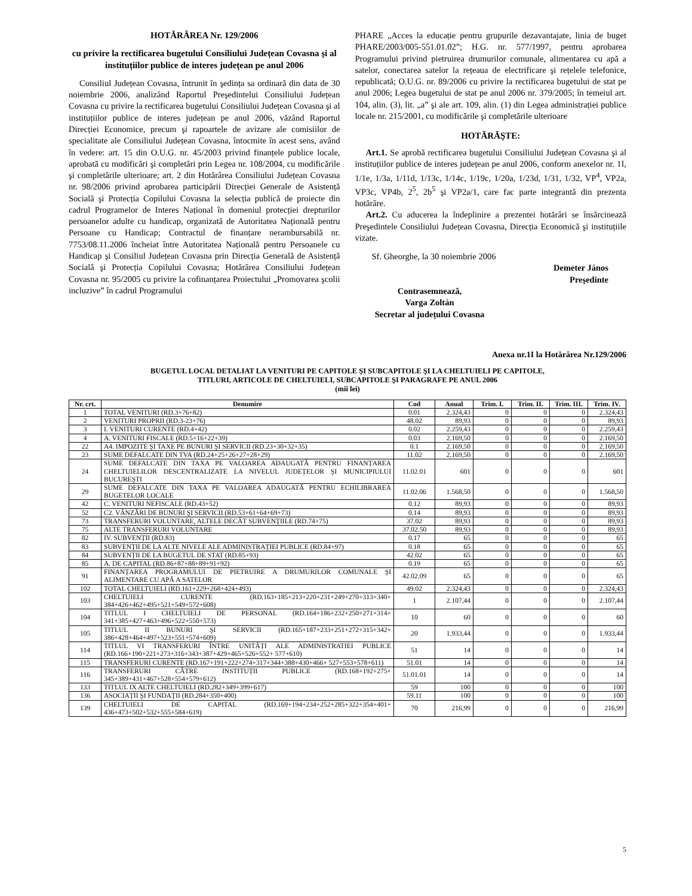HOTĂRÂREA Nr. 129/2006
cu privire la rectificarea bugetului Consiliului Județean Covasna şi al instituțiilor publice de interes județean pe anul 2006
Consiliul Județean Covasna, întrunit în şedința sa ordinară din data de 30 noiembrie 2006, analizând Raportul Preşedintelui Consiliului Județean Covasna cu privire la rectificarea bugetului Consiliului Județean Covasna şi al instituțiilor publice de interes județean pe anul 2006, văzând Raportul Direcției Economice, precum şi rapoartele de avizare ale comisiilor de specialitate ale Consiliului Județean Covasna, întocmite în acest sens, având în vedere: art. 15 din O.U.G. nr. 45/2003 privind finanțele publice locale, aprobată cu modificări şi completări prin Legea nr. 108/2004, cu modificările şi completările ulterioare; art. 2 din Hotărârea Consiliului Județean Covasna nr. 98/2006 privind aprobarea participării Direcției Generale de Asistență Socială şi Protecția Copilului Covasna la selecția publică de proiecte din cadrul Programelor de Interes Național în domeniul protecției drepturilor persoanelor adulte cu handicap, organizată de Autoritatea Națională pentru Persoane cu Handicap; Contractul de finanțare nerambursabilă nr. 7753/08.11.2006 încheiat între Autoritatea Națională pentru Persoanele cu Handicap şi Consiliul Județean Covasna prin Direcția Generală de Asistență Socială şi Protecția Copilului Covasna; Hotărârea Consiliului Județean Covasna nr. 95/2005 cu privire la cofinanțarea Proiectului „Promovarea şcolii incluzive” în cadrul Programului
PHARE „Acces la educație pentru grupurile dezavantajate, linia de buget PHARE/2003/005-551.01.02”; H.G. nr. 577/1997, pentru aprobarea Programului privind pietruirea drumurilor comunale, alimentarea cu apă a satelor, conectarea satelor la rețeaua de electrificare şi rețelele telefonice, republicată; O.U.G. nr. 89/2006 cu privire la rectificarea bugetului de stat pe anul 2006; Legea bugetului de stat pe anul 2006 nr. 379/2005; în temeiul art. 104, alin. (3), lit. „a” şi ale art. 109, alin. (1) din Legea administrației publice locale nr. 215/2001, cu modificările şi completările ulterioare
HOTĂRĂŞTE:
Art.1. Se aprobă rectificarea bugetului Consiliului Județean Covasna şi al instituțiilor publice de interes județean pe anul 2006, conform anexelor nr. 1I, 1/1e, 1/3a, 1/11d, 1/13c, 1/14c, 1/19c, 1/20a, 1/23d, 1/31, 1/32, VP<sup>4</sup>, VP2a, VP3c, VP4b, 2<sup>5</sup>, 2b<sup>5</sup> şi VP2a/1, care fac parte integrantă din prezenta hotărâre.
Art.2. Cu aducerea la îndeplinire a prezentei hotărâri se însărcinează Preşedintele Consiliului Județean Covasna, Direcția Economică şi instituțiile vizate.
Sf. Gheorghe, la 30 noiembrie 2006
Demeter János
Preşedinte
Contrasemnează,
Varga Zoltán
Secretar al județului Covasna
Anexa nr.1I la Hotărârea Nr.129/2006
BUGETUL LOCAL DETALIAT LA VENITURI PE CAPITOLE ŞI SUBCAPITOLE ŞI LA CHELTUIELI PE CAPITOLE,
TITLURI, ARTICOLE DE CHELTUIELI, SUBCAPITOLE ŞI PARAGRAFE PE ANUL 2006
(mii lei)
| Nr. crt. | Denumire | Cod | Anual | Trim. I. | Trim. II. | Trim. III. | Trim. IV. |
| --- | --- | --- | --- | --- | --- | --- | --- |
| 1 | TOTAL VENITURI (RD.3+76+82) | 0.01 | 2.324,43 | 0 | 0 | 0 | 2.324,43 |
| 2 | VENITURI PROPRII (RD.3-23+76) | 48.02 | 89,93 | 0 | 0 | 0 | 89,93 |
| 3 | I. VENITURI CURENTE (RD.4+42) | 0.02 | 2.259,43 | 0 | 0 | 0 | 2.259,43 |
| 4 | A. VENITURI FISCALE (RD.5+16+22+39) | 0.03 | 2.169,50 | 0 | 0 | 0 | 2.169,50 |
| 22 | A4. IMPOZITE ŞI TAXE PE BUNURI ŞI SERVICII (RD.23+30+32+35) | 0.1 | 2.169,50 | 0 | 0 | 0 | 2.169,50 |
| 23 | SUME DEFALCATE DIN TVA (RD.24+25+26+27+28+29) | 11.02 | 2.169,50 | 0 | 0 | 0 | 2.169,50 |
| 24 | SUME DEFALCATE DIN TAXA PE VALOAREA ADAUGATĂ PENTRU FINANȚAREA CHELTUIELILOR DESCENTRALIZATE LA NIVELUL JUDEȚELOR ŞI MUNICIPIULUI BUCUREŞTI | 11.02.01 | 601 | 0 | 0 | 0 | 601 |
| 29 | SUME DEFALCATE DIN TAXA PE VALOAREA ADAUGATĂ PENTRU ECHILIBRAREA BUGETELOR LOCALE | 11.02.06 | 1.568,50 | 0 | 0 | 0 | 1.568,50 |
| 42 | C. VENITURI NEFISCALE (RD.43+52) | 0.12 | 89,93 | 0 | 0 | 0 | 89,93 |
| 52 | C2. VÂNZĂRI DE BUNURI ŞI SERVICII (RD.53+61+64+69+73) | 0.14 | 89,93 | 0 | 0 | 0 | 89,93 |
| 73 | TRANSFERURI VOLUNTARE, ALTELE DECÂT SUBVENȚIILE (RD.74+75) | 37.02 | 89,93 | 0 | 0 | 0 | 89,93 |
| 75 | ALTE TRANSFERURI VOLUNTARE | 37.02.50 | 89,93 | 0 | 0 | 0 | 89,93 |
| 82 | IV. SUBVENȚII (RD.83) | 0.17 | 65 | 0 | 0 | 0 | 65 |
| 83 | SUBVENȚII DE LA ALTE NIVELE ALE ADMINISTRAȚIEI PUBLICE (RD.84+97) | 0.18 | 65 | 0 | 0 | 0 | 65 |
| 84 | SUBVENȚII DE LA BUGETUL DE STAT (RD.85+93) | 42.02 | 65 | 0 | 0 | 0 | 65 |
| 85 | A. DE CAPITAL (RD.86+87+88+89+91+92) | 0.19 | 65 | 0 | 0 | 0 | 65 |
| 91 | FINANȚAREA PROGRAMULUI DE PIETRUIRE A DRUMURILOR COMUNALE ŞI ALIMENTARE CU APĂ A SATELOR | 42.02.09 | 65 | 0 | 0 | 0 | 65 |
| 102 | TOTAL CHELTUIELI (RD.161+229+268+424+493) | 49.02 | 2.324,43 | 0 | 0 | 0 | 2.324,43 |
| 103 | CHELTUIELI CURENTE (RD.163+185+213+220+231+249+270+313+340+ 384+426+462+495+521+549+572+608) | 1 | 2.107,44 | 0 | 0 | 0 | 2.107,44 |
| 104 | TITLUL I CHELTUIELI DE PERSONAL (RD.164+186+232+250+271+314+ 341+385+427+463+496+522+550+573) | 10 | 60 | 0 | 0 | 0 | 60 |
| 105 | TITLUL II BUNURI ŞI SERVICII (RD.165+187+233+251+272+315+342+ 386+428+464+497+523+551+574+609) | 20 | 1.933,44 | 0 | 0 | 0 | 1.933,44 |
| 114 | TITLUL VI TRANSFERURI ÎNTRE UNITĂȚI ALE ADMINISTRATIEI PUBLICE (RD.166+190+221+273+316+343+387+429+465+526+552+ 577+610) | 51 | 14 | 0 | 0 | 0 | 14 |
| 115 | TRANSFERURI CURENTE (RD.167+191+222+274+317+344+388+430+466+ 527+553+578+611) | 51.01 | 14 | 0 | 0 | 0 | 14 |
| 116 | TRANSFERURI CĂTRE INSTITUȚII PUBLICE (RD.168+192+275+ 345+389+431+467+528+554+579+612) | 51.01.01 | 14 | 0 | 0 | 0 | 14 |
| 133 | TITLUL IX ALTE CHELTUIELI (RD.282+349+399+617) | 59 | 100 | 0 | 0 | 0 | 100 |
| 136 | ASOCIAȚII ŞI FUNDAȚII (RD.284+350+400) | 59.11 | 100 | 0 | 0 | 0 | 100 |
| 139 | CHELTUIELI DE CAPITAL (RD.169+194+234+252+285+322+354+401+ 436+473+502+532+555+584+619) | 70 | 216,99 | 0 | 0 | 0 | 216,99 |
5